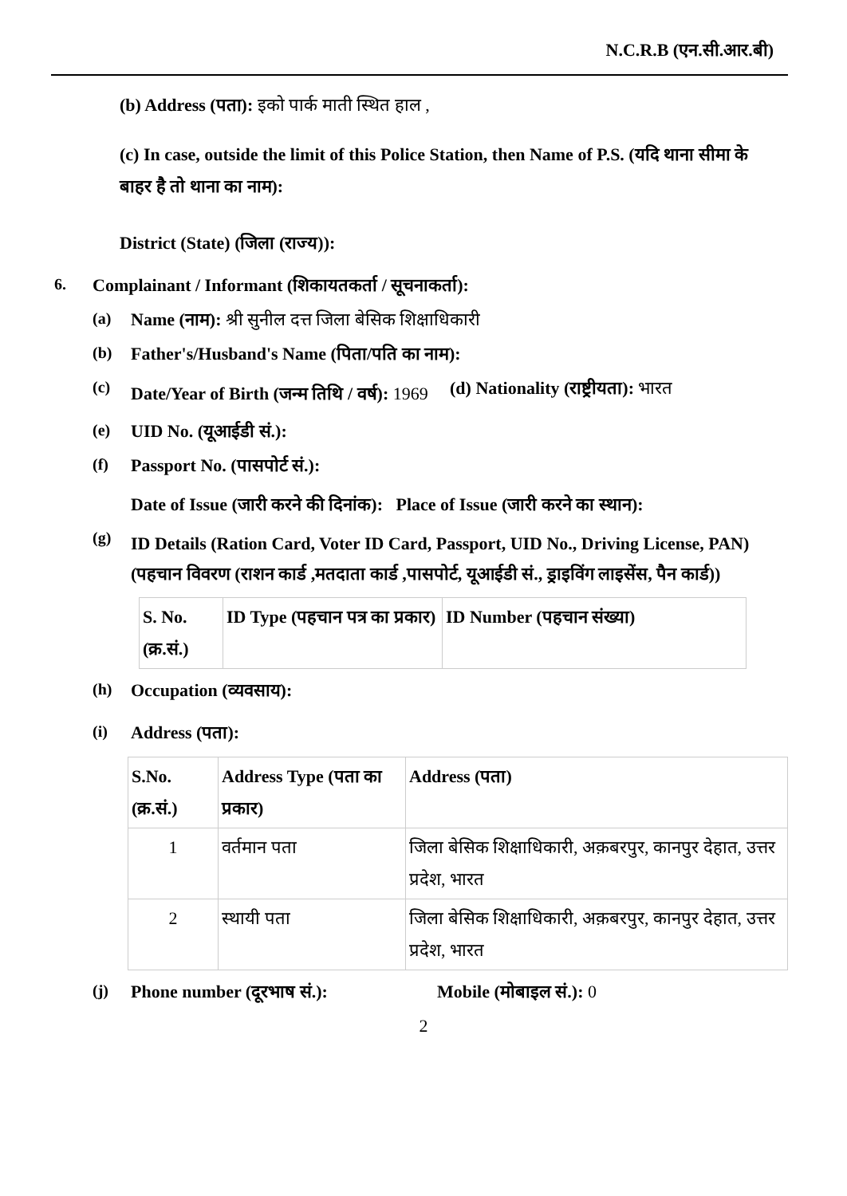N.C.R.B (एन.सी.आर.बी)
(b) Address (पता): इको पार्क माती स्थित हाल ,
(c) In case, outside the limit of this Police Station, then Name of P.S. (यदि थाना सीमा के बाहर है तो थाना का नाम):
District (State) (जिला (राज्य)):
6. Complainant / Informant (शिकायतकर्ता / सूचनाकर्ता):
(a) Name (नाम): श्री सुनील दत्त जिला बेसिक शिक्षाधिकारी
(b) Father's/Husband's Name (पिता/पति का नाम):
(c) Date/Year of Birth (जन्म तिथि / वर्ष): 1969 (d) Nationality (राष्ट्रीयता): भारत
(e) UID No. (यूआईडी सं.):
(f) Passport No. (पासपोर्ट सं.):
Date of Issue (जारी करने की दिनांक): Place of Issue (जारी करने का स्थान):
(g) ID Details (Ration Card, Voter ID Card, Passport, UID No., Driving License, PAN) (पहचान विवरण (राशन कार्ड ,मतदाता कार्ड ,पासपोर्ट, यूआईडी सं., ड्राइविंग लाइसेंस, पैन कार्ड))
| S. No. (क्र.सं.) | ID Type (पहचान पत्र का प्रकार) | ID Number (पहचान संख्या) |
| --- | --- | --- |
(h) Occupation (व्यवसाय):
(i) Address (पता):
| S.No. (क्र.सं.) | Address Type (पता का प्रकार) | Address (पता) |
| --- | --- | --- |
| 1 | वर्तमान पता | जिला बेसिक शिक्षाधिकारी, अक़बरपुर, कानपुर देहात, उत्तर प्रदेश, भारत |
| 2 | स्थायी पता | जिला बेसिक शिक्षाधिकारी, अक़बरपुर, कानपुर देहात, उत्तर प्रदेश, भारत |
(j) Phone number (दूरभाष सं.): Mobile (मोबाइल सं.): 0
2